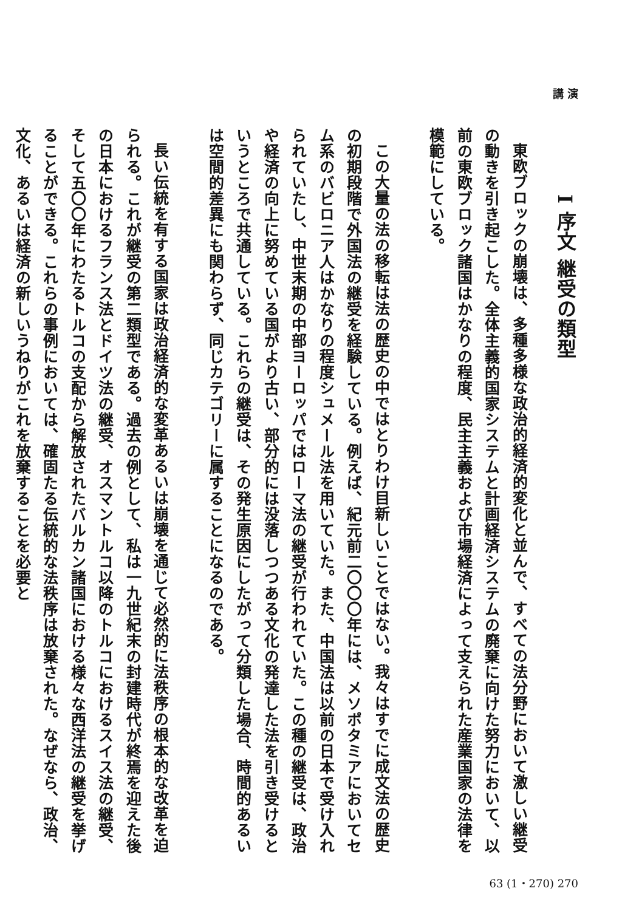講 演
I 序文 継受の類型
東欧ブロックの崩壊は、多種多様な政治的経済的変化と並んで、すべての法分野において激しい継受の動きを引き起こした。全体主義的国家システムと計画経済システムの廃棄に向けた努力において、以前の東欧ブロック諸国はかなりの程度、民主主義および市場経済によって支えられた産業国家の法律を模範にしている。
この大量の法の移転は法の歴史の中ではとりわけ目新しいことではない。我々はすでに成文法の歴史の初期段階で外国法の継受を経験している。例えば、紀元前二〇〇〇年には、メソポタミアにおいてセム系のバビロニア人はかなりの程度シュメール法を用いていた。また、中国法は以前の日本で受け入れられていたし、中世末期の中部ヨーロッパではローマ法の継受が行われていた。この種の継受は、政治や経済の向上に努めている国がより古い、部分的には没落しつつある文化の発達した法を引き受けるというところで共通している。これらの継受は、その発生原因にしたがって分類した場合、時間的あるいは空間的差異にも関わらず、同じカテゴリーに属することになるのである。
長い伝統を有する国家は政治経済的な変革あるいは崩壊を通じて必然的に法秩序の根本的な改革を迫られる。これが継受の第二類型である。過去の例として、私は一九世紀末の封建時代が終焉を迎えた後の日本におけるフランス法とドイツ法の継受、オスマントルコ以降のトルコにおけるスイス法の継受、そして五〇〇年にわたるトルコの支配から解放されたバルカン諸国における様々な西洋法の継受を挙げることができる。これらの事例においては、確固たる伝統的な法秩序は放棄された。なぜなら、政治、文化、あるいは経済の新しいうねりがこれを放棄することを必要と
63 (1・270) 270